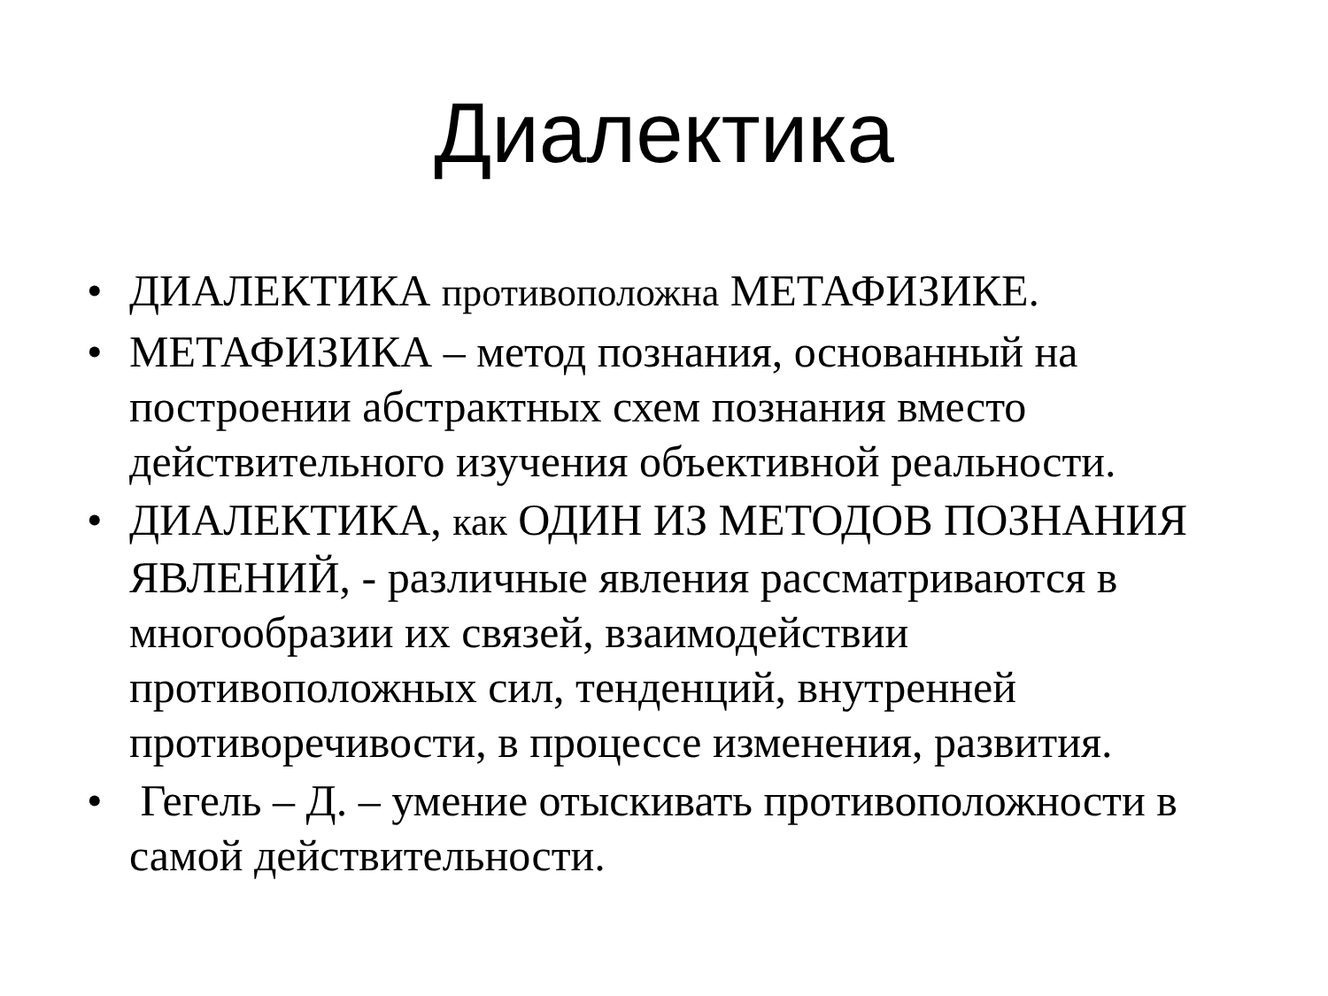Диалектика
• ДИАЛЕКТИКА противоположна МЕТАФИЗИКЕ.
• МЕТАФИЗИКА – метод познания, основанный на построении абстрактных схем познания вместо действительного изучения объективной реальности.
• ДИАЛЕКТИКА, как ОДИН ИЗ МЕТОДОВ ПОЗНАНИЯ ЯВЛЕНИЙ, - различные явления рассматриваются в многообразии их связей, взаимодействии противоположных сил, тенденций, внутренней противоречивости, в процессе изменения, развития.
• Гегель – Д. – умение отыскивать противоположности в самой действительности.